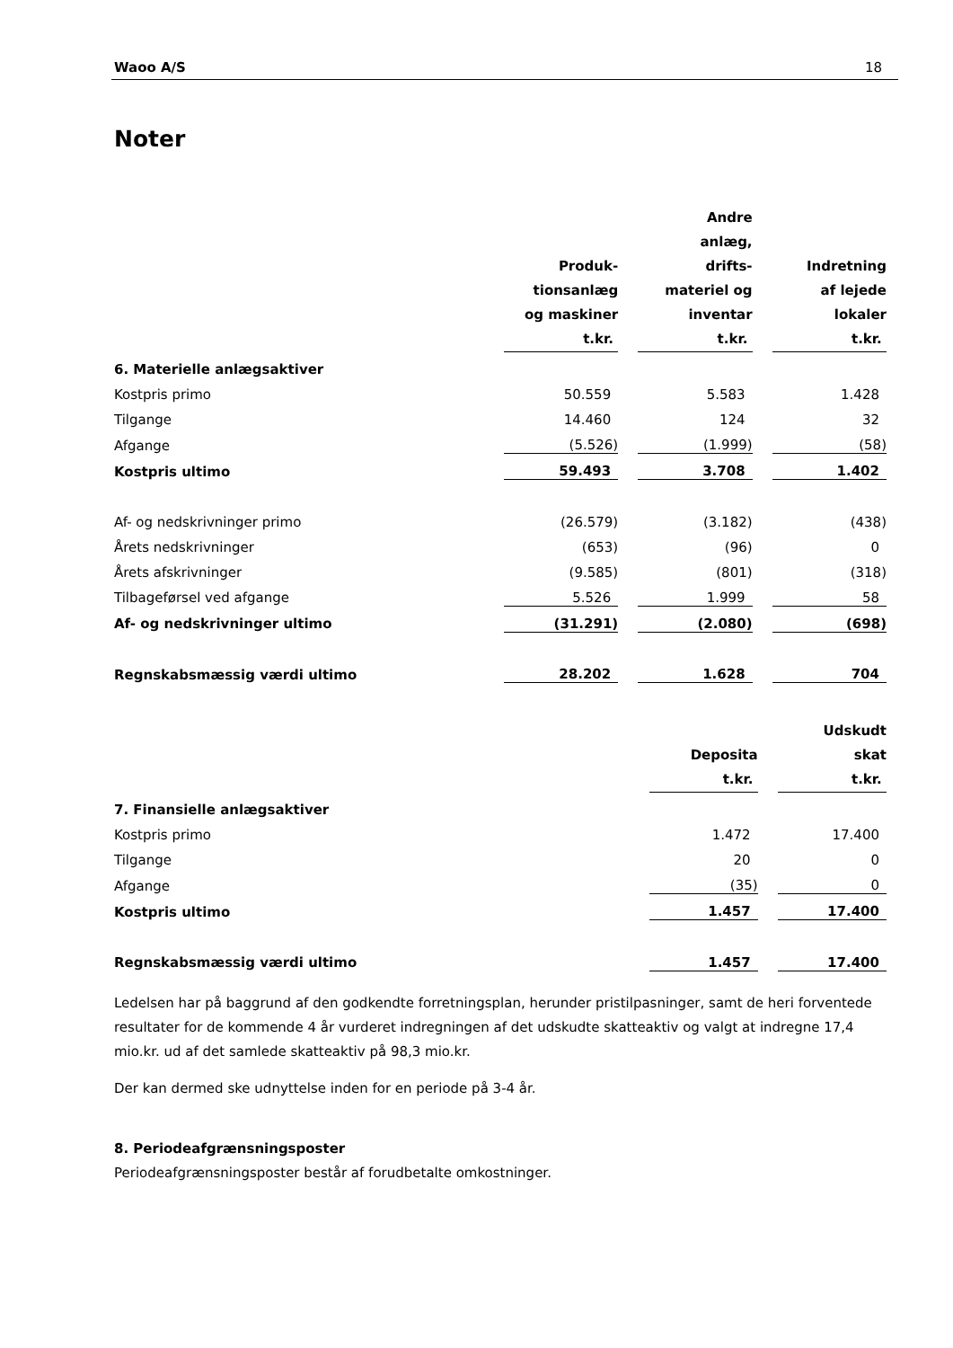Waoo A/S 18
Noter
| | Produk- tionsanlæg og maskiner t.kr. | | Andre anlæg, drifts- materiel og inventar t.kr. | | Indretning af lejede lokaler t.kr. |
| 6. Materielle anlægsaktiver | | | | | |
| Kostpris primo | 50.559 | | 5.583 | | 1.428 |
| Tilgange | 14.460 | | 124 | | 32 |
| Afgange | (5.526) | | (1.999) | | (58) |
| Kostpris ultimo | 59.493 | | 3.708 | | 1.402 |
| Af- og nedskrivninger primo | (26.579) | | (3.182) | | (438) |
| Årets nedskrivninger | (653) | | (96) | | 0 |
| Årets afskrivninger | (9.585) | | (801) | | (318) |
| Tilbageførsel ved afgange | 5.526 | | 1.999 | | 58 |
| Af- og nedskrivninger ultimo | (31.291) | | (2.080) | | (698) |
| Regnskabsmæssig værdi ultimo | 28.202 | | 1.628 | | 704 |
| | Deposita t.kr. | | Udskudt skat t.kr. |
| 7. Finansielle anlægsaktiver | | | |
| Kostpris primo | 1.472 | | 17.400 |
| Tilgange | 20 | | 0 |
| Afgange | (35) | | 0 |
| Kostpris ultimo | 1.457 | | 17.400 |
| Regnskabsmæssig værdi ultimo | 1.457 | | 17.400 |
Ledelsen har på baggrund af den godkendte forretningsplan, herunder pristilpasninger, samt de heri forventede resultater for de kommende 4 år vurderet indregningen af det udskudte skatteaktiv og valgt at indregne 17,4 mio.kr. ud af det samlede skatteaktiv på 98,3 mio.kr.
Der kan dermed ske udnyttelse inden for en periode på 3-4 år.
8. Periodeafgrænsningsposter
Periodeafgrænsningsposter består af forudbetalte omkostninger.